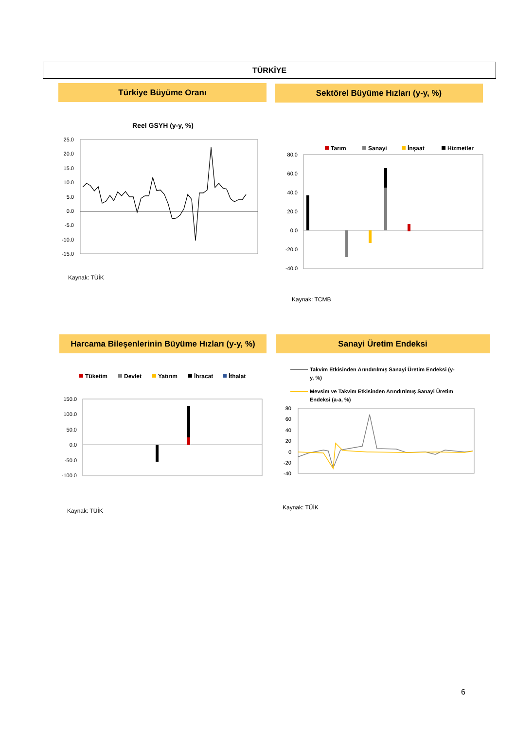TÜRKİYE
Türkiye Büyüme Oranı Sektörel Büyüme Hızları (y-y, %)
Reel GSYH (y-y, %)
25.0
20.0
15.0
10.0
5.0
0.0
-5.0
-10.0
-15.0
Kaynak: TÜİK
2013Ç1 2013Ç3 2014Ç1 2014Ç3 2015Ç1 2015Ç3 2016Ç1 2016Ç3 2017Ç1 2017Ç3 2018Ç1 2018Ç3 2019Ç1 2019Ç3 2020Ç1 2020Ç3 2021Ç1 2021Ç3 2022Ç1 2022Ç3 2023Ç1 2023Ç3
Tarım
Sanayi
İnşaat
Hizmetler
80.0
60.0
40.0
20.0
0.0
-20.0
-40.0
Kaynak: TCMB
2018-I 2018-III 2019-I 2019-III 2020-I 2020-III 2021-I 2021-III 2022-I 2022-III 2023-I 2023-III
Harcama Bileşenlerinin Büyüme Hızları (y-y, %)
Sanayi Üretim Endeksi
Tüketim
Devlet
Yatırım
İhracat
İthalat
150.0
100.0
50.0
0.0
-50.0
-100.0
Kaynak: TÜİK
Takvim Etkisinden Arındırılmış Sanayi Üretim Endeksi (y-
y, %)
Mevsim ve Takvim Etkisinden Arındırılmış Sanayi Üretim
Endeksi (a-a, %)
80
60
40
20
0
-20
-40
Kaynak: TÜİK
Ara.18 Nis.19 Ağu.19 Ara.19 Nis.20 Ağu.20 Ara.20 Nis.21 Ağu.21 Ara.21 Nis.22 Ağu.22 Ara.22 Nis.23 Ağu.23 Ara.23
6